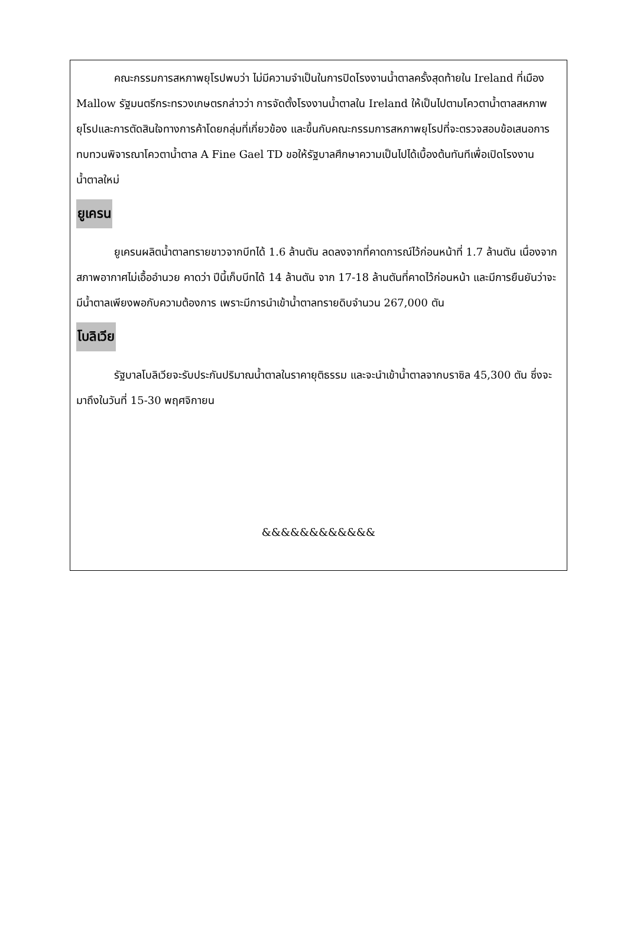คณะกรรมการสหภาพยุโรปพบว่า ไม่มีความจำเป็นในการปิดโรงงานน้ำตาลครั้งสุดท้ายใน Ireland ที่เมือง Mallow รัฐมนตรีกระทรวงเกษตรกล่าวว่า การจัดตั้งโรงงานน้ำตาลใน Ireland ให้เป็นไปตามโควตาน้ำตาลสหภาพยุโรปและการตัดสินใจทางการค้าโดยกลุ่มที่เกี่ยวข้อง และขึ้นกับคณะกรรมการสหภาพยุโรปที่จะตรวจสอบข้อเสนอการทบทวนพิจารณาโควตาน้ำตาล A Fine Gael TD ขอให้รัฐบาลศึกษาความเป็นไปได้เบื้องต้นทันทีเพื่อเปิดโรงงานน้ำตาลใหม่
ยูเครน
ยูเครนผลิตน้ำตาลทรายขาวจากบีทได้ 1.6 ล้านตัน ลดลงจากที่คาดการณ์ไว้ก่อนหน้าที่ 1.7 ล้านตัน เนื่องจากสภาพอากาศไม่เอื้ออำนวย คาดว่า ปีนี้เก็บบีทได้ 14 ล้านตัน จาก 17-18 ล้านตันที่คาดไว้ก่อนหน้า และมีการยืนยันว่าจะมีน้ำตาลเพียงพอกับความต้องการ เพราะมีการนำเข้าน้ำตาลทรายดิบจำนวน 267,000 ตัน
โบลิเวีย
รัฐบาลโบลิเวียจะรับประกันปริมาณน้ำตาลในราคายุติธรรม และจะนำเข้าน้ำตาลจากบราซิล 45,300 ตัน ซึ่งจะมาถึงในวันที่ 15-30 พฤศจิกายน
&&&&&&&&&&&&